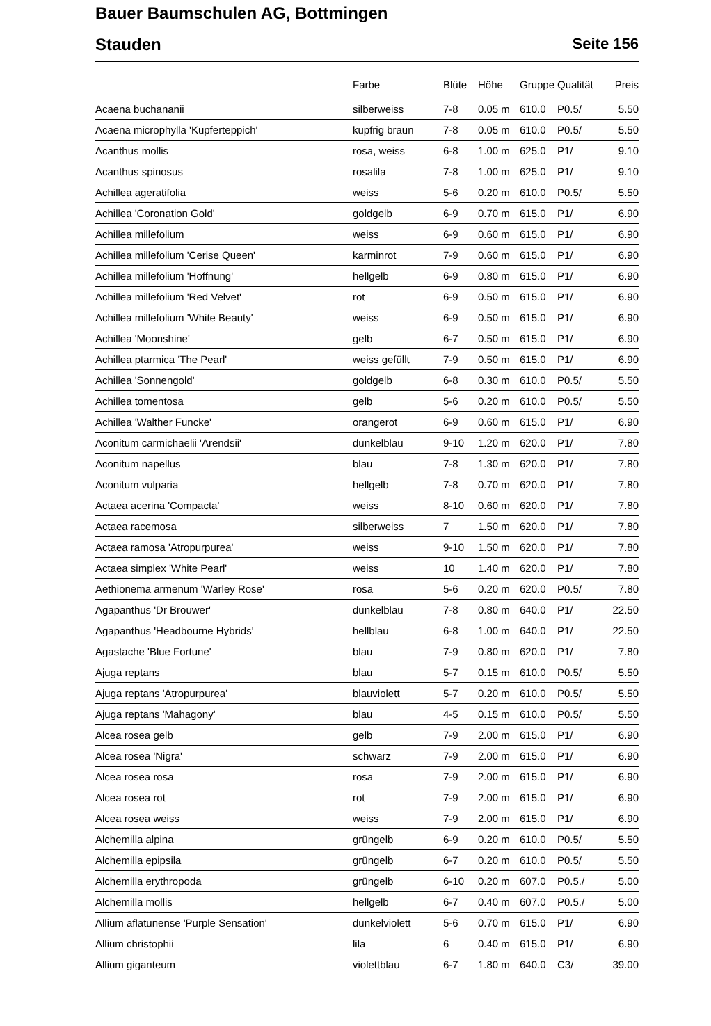Bauer Baumschulen AG, Bottmingen
Stauden Seite 156
| | Farbe | Blüte | Höhe | Gruppe | Qualität | Preis |
| --- | --- | --- | --- | --- | --- | --- |
| Acaena buchananii | silberweiss | 7-8 | 0.05 m | 610.0 | P0.5/ | 5.50 |
| Acaena microphylla 'Kupferteppich' | kupfrig braun | 7-8 | 0.05 m | 610.0 | P0.5/ | 5.50 |
| Acanthus mollis | rosa, weiss | 6-8 | 1.00 m | 625.0 | P1/ | 9.10 |
| Acanthus spinosus | rosalila | 7-8 | 1.00 m | 625.0 | P1/ | 9.10 |
| Achillea ageratifolia | weiss | 5-6 | 0.20 m | 610.0 | P0.5/ | 5.50 |
| Achillea 'Coronation Gold' | goldgelb | 6-9 | 0.70 m | 615.0 | P1/ | 6.90 |
| Achillea millefolium | weiss | 6-9 | 0.60 m | 615.0 | P1/ | 6.90 |
| Achillea millefolium 'Cerise Queen' | karminrot | 7-9 | 0.60 m | 615.0 | P1/ | 6.90 |
| Achillea millefolium 'Hoffnung' | hellgelb | 6-9 | 0.80 m | 615.0 | P1/ | 6.90 |
| Achillea millefolium 'Red Velvet' | rot | 6-9 | 0.50 m | 615.0 | P1/ | 6.90 |
| Achillea millefolium 'White Beauty' | weiss | 6-9 | 0.50 m | 615.0 | P1/ | 6.90 |
| Achillea 'Moonshine' | gelb | 6-7 | 0.50 m | 615.0 | P1/ | 6.90 |
| Achillea ptarmica 'The Pearl' | weiss gefüllt | 7-9 | 0.50 m | 615.0 | P1/ | 6.90 |
| Achillea 'Sonnengold' | goldgelb | 6-8 | 0.30 m | 610.0 | P0.5/ | 5.50 |
| Achillea tomentosa | gelb | 5-6 | 0.20 m | 610.0 | P0.5/ | 5.50 |
| Achillea 'Walther Funcke' | orangerot | 6-9 | 0.60 m | 615.0 | P1/ | 6.90 |
| Aconitum carmichaelii 'Arendsii' | dunkelblau | 9-10 | 1.20 m | 620.0 | P1/ | 7.80 |
| Aconitum napellus | blau | 7-8 | 1.30 m | 620.0 | P1/ | 7.80 |
| Aconitum vulparia | hellgelb | 7-8 | 0.70 m | 620.0 | P1/ | 7.80 |
| Actaea acerina 'Compacta' | weiss | 8-10 | 0.60 m | 620.0 | P1/ | 7.80 |
| Actaea racemosa | silberweiss | 7 | 1.50 m | 620.0 | P1/ | 7.80 |
| Actaea ramosa 'Atropurpurea' | weiss | 9-10 | 1.50 m | 620.0 | P1/ | 7.80 |
| Actaea simplex 'White Pearl' | weiss | 10 | 1.40 m | 620.0 | P1/ | 7.80 |
| Aethionema armenum 'Warley Rose' | rosa | 5-6 | 0.20 m | 620.0 | P0.5/ | 7.80 |
| Agapanthus 'Dr Brouwer' | dunkelblau | 7-8 | 0.80 m | 640.0 | P1/ | 22.50 |
| Agapanthus 'Headbourne Hybrids' | hellblau | 6-8 | 1.00 m | 640.0 | P1/ | 22.50 |
| Agastache 'Blue Fortune' | blau | 7-9 | 0.80 m | 620.0 | P1/ | 7.80 |
| Ajuga reptans | blau | 5-7 | 0.15 m | 610.0 | P0.5/ | 5.50 |
| Ajuga reptans 'Atropurpurea' | blauviolett | 5-7 | 0.20 m | 610.0 | P0.5/ | 5.50 |
| Ajuga reptans 'Mahagony' | blau | 4-5 | 0.15 m | 610.0 | P0.5/ | 5.50 |
| Alcea rosea gelb | gelb | 7-9 | 2.00 m | 615.0 | P1/ | 6.90 |
| Alcea rosea 'Nigra' | schwarz | 7-9 | 2.00 m | 615.0 | P1/ | 6.90 |
| Alcea rosea rosa | rosa | 7-9 | 2.00 m | 615.0 | P1/ | 6.90 |
| Alcea rosea rot | rot | 7-9 | 2.00 m | 615.0 | P1/ | 6.90 |
| Alcea rosea weiss | weiss | 7-9 | 2.00 m | 615.0 | P1/ | 6.90 |
| Alchemilla alpina | grüngelb | 6-9 | 0.20 m | 610.0 | P0.5/ | 5.50 |
| Alchemilla epipsila | grüngelb | 6-7 | 0.20 m | 610.0 | P0.5/ | 5.50 |
| Alchemilla erythropoda | grüngelb | 6-10 | 0.20 m | 607.0 | P0.5./ | 5.00 |
| Alchemilla mollis | hellgelb | 6-7 | 0.40 m | 607.0 | P0.5./ | 5.00 |
| Allium aflatunense 'Purple Sensation' | dunkelviolett | 5-6 | 0.70 m | 615.0 | P1/ | 6.90 |
| Allium christophii | lila | 6 | 0.40 m | 615.0 | P1/ | 6.90 |
| Allium giganteum | violettblau | 6-7 | 1.80 m | 640.0 | C3/ | 39.00 |